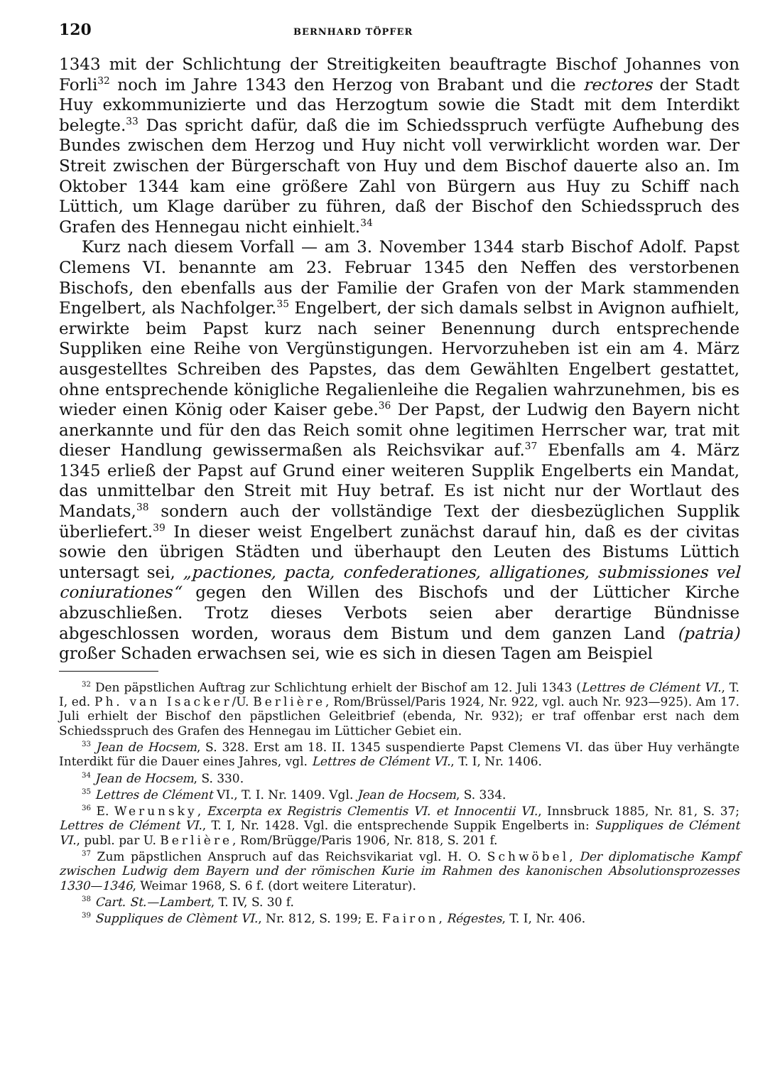120 BERNHARD TÖPFER
1343 mit der Schlichtung der Streitigkeiten beauftragte Bischof Johannes von Forli<sup>32</sup> noch im Jahre 1343 den Herzog von Brabant und die rectores der Stadt Huy exkommunizierte und das Herzogtum sowie die Stadt mit dem Interdikt belegte.<sup>33</sup> Das spricht dafür, daß die im Schiedsspruch verfügte Aufhebung des Bundes zwischen dem Herzog und Huy nicht voll verwirklicht worden war. Der Streit zwischen der Bürgerschaft von Huy und dem Bischof dauerte also an. Im Oktober 1344 kam eine größere Zahl von Bürgern aus Huy zu Schiff nach Lüttich, um Klage darüber zu führen, daß der Bischof den Schiedsspruch des Grafen des Hennegau nicht einhielt.<sup>34</sup>
Kurz nach diesem Vorfall — am 3. November 1344 starb Bischof Adolf. Papst Clemens VI. benannte am 23. Februar 1345 den Neffen des verstorbenen Bischofs, den ebenfalls aus der Familie der Grafen von der Mark stammenden Engelbert, als Nachfolger.<sup>35</sup> Engelbert, der sich damals selbst in Avignon aufhielt, erwirkte beim Papst kurz nach seiner Benennung durch entsprechende Suppliken eine Reihe von Vergünstigungen. Hervorzuheben ist ein am 4. März ausgestelltes Schreiben des Papstes, das dem Gewählten Engelbert gestattet, ohne entsprechende königliche Regalienleihe die Regalien wahrzunehmen, bis es wieder einen König oder Kaiser gebe.<sup>36</sup> Der Papst, der Ludwig den Bayern nicht anerkannte und für den das Reich somit ohne legitimen Herrscher war, trat mit dieser Handlung gewissermaßen als Reichsvikar auf.<sup>37</sup> Ebenfalls am 4. März 1345 erließ der Papst auf Grund einer weiteren Supplik Engelberts ein Mandat, das unmittelbar den Streit mit Huy betraf. Es ist nicht nur der Wortlaut des Mandats,<sup>38</sup> sondern auch der vollständige Text der diesbezüglichen Supplik überliefert.<sup>39</sup> In dieser weist Engelbert zunächst darauf hin, daß es der civitas sowie den übrigen Städten und überhaupt den Leuten des Bistums Lüttich untersagt sei, „pactiones, pacta, confederationes, alligationes, submissiones vel coniurationes“ gegen den Willen des Bischofs und der Lütticher Kirche abzuschließen. Trotz dieses Verbots seien aber derartige Bündnisse abgeschlossen worden, woraus dem Bistum und dem ganzen Land (patria) großer Schaden erwachsen sei, wie es sich in diesen Tagen am Beispiel
<sup>32</sup> Den päpstlichen Auftrag zur Schlichtung erhielt der Bischof am 12. Juli 1343 (Lettres de Clément VI., T. I, ed. Ph. van Isacker/U. Berlière, Rom/Brüssel/Paris 1924, Nr. 922, vgl. auch Nr. 923—925). Am 17. Juli erhielt der Bischof den päpstlichen Geleitbrief (ebenda, Nr. 932); er traf offenbar erst nach dem Schiedsspruch des Grafen des Hennegau im Lütticher Gebiet ein.
<sup>33</sup> Jean de Hocsem, S. 328. Erst am 18. II. 1345 suspendierte Papst Clemens VI. das über Huy verhängte Interdikt für die Dauer eines Jahres, vgl. Lettres de Clément VI., T. I, Nr. 1406.
<sup>34</sup> Jean de Hocsem, S. 330.
<sup>35</sup> Lettres de Clément VI., T. I. Nr. 1409. Vgl. Jean de Hocsem, S. 334.
<sup>36</sup> E. Werunsky, Excerpta ex Registris Clementis VI. et Innocentii VI., Innsbruck 1885, Nr. 81, S. 37; Lettres de Clément VI., T. I, Nr. 1428. Vgl. die entsprechende Suppik Engelberts in: Suppliques de Clément VI., publ. par U. Berlière, Rom/Brügge/Paris 1906, Nr. 818, S. 201 f.
<sup>37</sup> Zum päpstlichen Anspruch auf das Reichsvikariat vgl. H. O. Schwöbel, Der diplomatische Kampf zwischen Ludwig dem Bayern und der römischen Kurie im Rahmen des kanonischen Absolutionsprozesses 1330—1346, Weimar 1968, S. 6 f. (dort weitere Literatur).
<sup>38</sup> Cart. St.—Lambert, T. IV, S. 30 f.
<sup>39</sup> Suppliques de Clèment VI., Nr. 812, S. 199; E. Fairon, Régestes, T. I, Nr. 406.